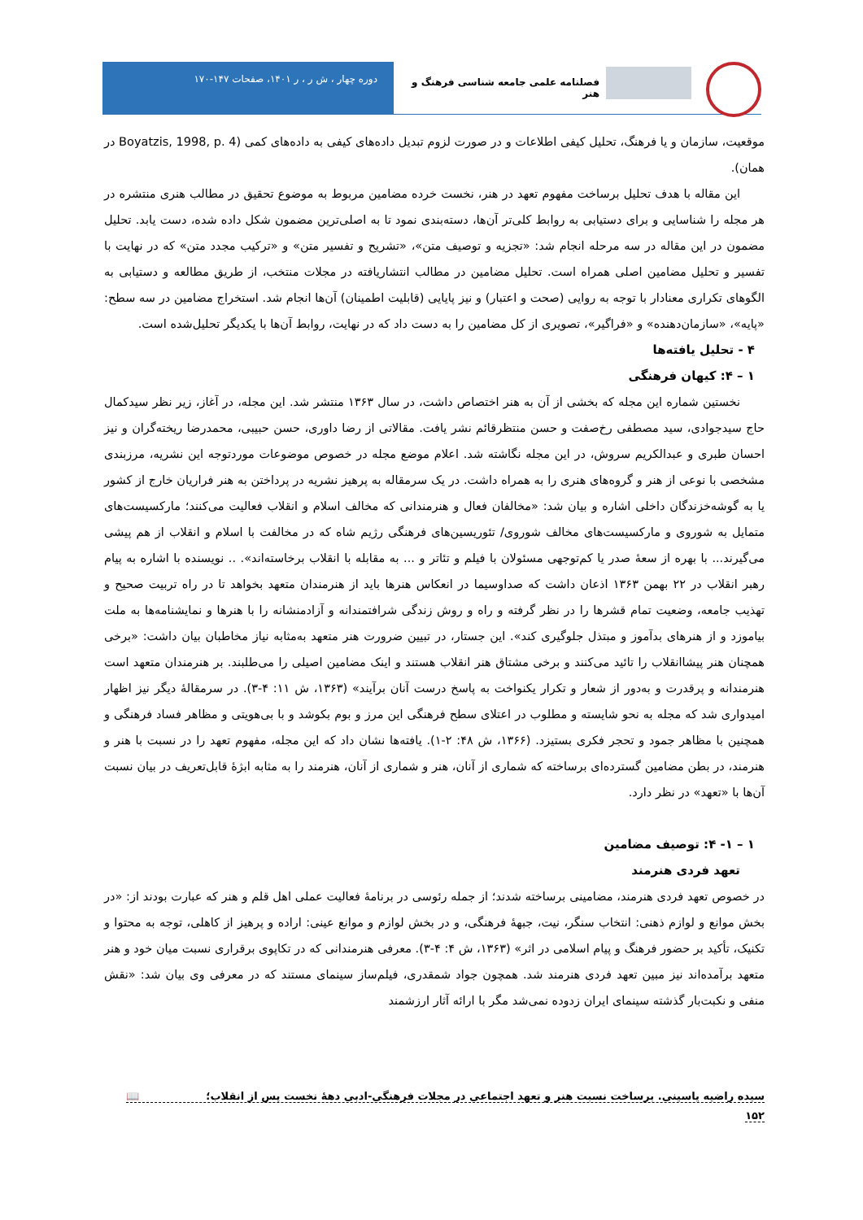فصلنامه علمی جامعه شناسی فرهنگ و هنر
دوره چهار ، ش ر ، ر ۱۴۰۱، صفحات ۱۴۷-۱۷۰
موقعیت، سازمان و یا فرهنگ، تحلیل کیفی اطلاعات و در صورت لزوم تبدیل داده‌های کیفی به داده‌های کمی (Boyatzis, 1998, p. 4 در همان).
این مقاله با هدف تحلیل برساخت مفهوم تعهد در هنر، نخست خرده مضامین مربوط به موضوع تحقیق در مطالب هنری منتشره در هر مجله را شناسایی و برای دستیابی به روابط کلی‌تر آن‌ها، دسته‌بندی نمود تا به اصلی‌ترین مضمون شکل داده شده، دست یابد. تحلیل مضمون در این مقاله در سه مرحله انجام شد: «تجزیه و توصیف متن»، «تشریح و تفسیر متن» و «ترکیب مجدد متن» که در نهایت با تفسیر و تحلیل مضامین اصلی همراه است. تحلیل مضامین در مطالب انتشاریافته در مجلات منتخب، از طریق مطالعه و دستیابی به الگوهای تکراری معنادار با توجه به روایی (صحت و اعتبار) و نیز پایایی (قابلیت اطمینان) آن‌ها انجام شد. استخراج مضامین در سه سطح: «پایه»، «سازمان‌دهنده» و «فراگیر»، تصویری از کل مضامین را به دست داد که در نهایت، روابط آن‌ها با یکدیگر تحلیل‌شده است.
۴ - تحلیل یافته‌ها
۱ – ۴: کیهان فرهنگی
نخستین شماره این مجله که بخشی از آن به هنر اختصاص داشت، در سال ۱۳۶۳ منتشر شد. این مجله، در آغاز، زیر نظر سیدکمال حاج سیدجوادی، سید مصطفی رخ‌صفت و حسن منتظرقائم نشر یافت. مقالاتی از رضا داوری، حسن حبیبی، محمدرضا ریخته‌گران و نیز احسان طبری و عبدالکریم سروش، در این مجله نگاشته شد. اعلام موضع مجله در خصوص موضوعات موردتوجه این نشریه، مرزبندی مشخصی با نوعی از هنر و گروه‌های هنری را به همراه داشت. در یک سرمقاله به پرهیز نشریه در پرداختن به هنر فراریان خارج از کشور یا به گوشه‌خزندگان داخلی اشاره و بیان شد: «مخالفان فعال و هنرمندانی که مخالف اسلام و انقلاب فعالیت می‌کنند؛ مارکسیست‌های متمایل به شوروی و مارکسیست‌های مخالف شوروی/ تئوریسین‌های فرهنگی رژیم شاه که در مخالفت با اسلام و انقلاب از هم پیشی می‌گیرند... با بهره از سعهٔ صدر یا کم‌توجهی مسئولان با فیلم و تئاتر و ... به مقابله با انقلاب برخاسته‌اند». .. نویسنده با اشاره به پیام رهبر انقلاب در ۲۲ بهمن ۱۳۶۳ اذعان داشت که صداوسیما در انعکاس هنرها باید از هنرمندان متعهد بخواهد تا در راه تربیت صحیح و تهذیب جامعه، وضعیت تمام قشرها را در نظر گرفته و راه و روش زندگی شرافتمندانه و آزادمنشانه را با هنرها و نمایشنامه‌ها به ملت بیاموزد و از هنرهای بدآموز و مبتذل جلوگیری کند». این جستار، در تبیین ضرورت هنر متعهد به‌مثابه نیاز مخاطبان بیان داشت: «برخی همچنان هنر پیشاانقلاب را تائید می‌کنند و برخی مشتاق هنر انقلاب هستند و اینک مضامین اصیلی را می‌طلبند. بر هنرمندان متعهد است هنرمندانه و پرقدرت و به‌دور از شعار و تکرار یکنواخت به پاسخ درست آنان برآیند» (۱۳۶۳، ش ۱۱: ۴-۳). در سرمقالهٔ دیگر نیز اظهار امیدواری شد که مجله به نحو شایسته و مطلوب در اعتلای سطح فرهنگی این مرز و بوم بکوشد و با بی‌هویتی و مظاهر فساد فرهنگی و همچنین با مظاهر جمود و تحجر فکری بستیزد. (۱۳۶۶، ش ۴۸: ۲-۱). یافته‌ها نشان داد که این مجله، مفهوم تعهد را در نسبت با هنر و هنرمند، در بطن مضامین گسترده‌ای برساخته که شماری از آنان، هنر و شماری از آنان، هنرمند را به مثابه ابژهٔ قابل‌تعریف در بیان نسبت آن‌ها با «تعهد» در نظر دارد.
۱ – ۱- ۴: توصیف مضامین
تعهد فردی هنرمند
در خصوص تعهد فردی هنرمند، مضامینی برساخته شدند؛ از جمله رئوسی در برنامهٔ فعالیت عملی اهل قلم و هنر که عبارت بودند از: «در بخش موانع و لوازم ذهنی: انتخاب سنگر، نیت، جبههٔ فرهنگی، و در بخش لوازم و موانع عینی: اراده و پرهیز از کاهلی، توجه به محتوا و تکنیک، تأکید بر حضور فرهنگ و پیام اسلامی در اثر» (۱۳۶۳، ش ۴: ۴-۳). معرفی هنرمندانی که در تکاپوی برقراری نسبت میان خود و هنر متعهد برآمده‌اند نیز مبین تعهد فردی هنرمند شد. همچون جواد شمقدری، فیلم‌ساز سینمای مستند که در معرفی وی بیان شد: «نقش منفی و نکبت‌بار گذشته سینمای ایران زدوده نمی‌شد مگر با ارائه آثار ارزشمند
سیده راضیه یاسینی. برساخت نسبت هنر و تعهد اجتماعی در مجلات فرهنگی-ادبی دههٔ نخست پس از انقلاب؛ 📖
۱۵۲